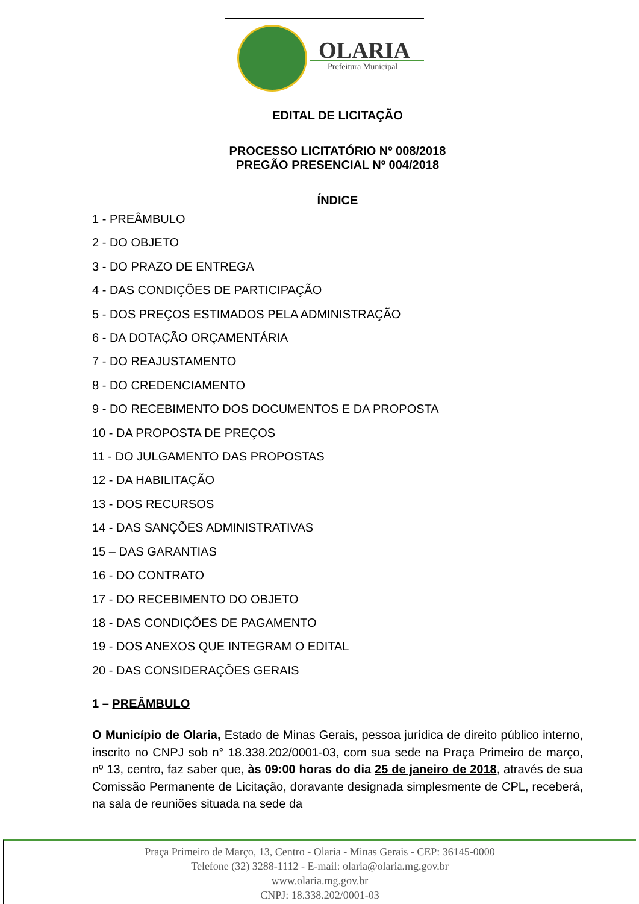OLARIA
Prefeitura Municipal
EDITAL DE LICITAÇÃO
PROCESSO LICITATÓRIO Nº 008/2018
PREGÃO PRESENCIAL Nº 004/2018
ÍNDICE
1 - PREÂMBULO
2 - DO OBJETO
3 - DO PRAZO DE ENTREGA
4 - DAS CONDIÇÕES DE PARTICIPAÇÃO
5 - DOS PREÇOS ESTIMADOS PELA ADMINISTRAÇÃO
6 - DA DOTAÇÃO ORÇAMENTÁRIA
7 - DO REAJUSTAMENTO
8 - DO CREDENCIAMENTO
9 - DO RECEBIMENTO DOS DOCUMENTOS E DA PROPOSTA
10 - DA PROPOSTA DE PREÇOS
11 - DO JULGAMENTO DAS PROPOSTAS
12 - DA HABILITAÇÃO
13 - DOS RECURSOS
14 - DAS SANÇÕES ADMINISTRATIVAS
15 – DAS GARANTIAS
16 - DO CONTRATO
17 - DO RECEBIMENTO DO OBJETO
18 - DAS CONDIÇÕES DE PAGAMENTO
19 - DOS ANEXOS QUE INTEGRAM O EDITAL
20 - DAS CONSIDERAÇÕES GERAIS
1 – PREÂMBULO
O Município de Olaria, Estado de Minas Gerais, pessoa jurídica de direito público interno, inscrito no CNPJ sob n° 18.338.202/0001-03, com sua sede na Praça Primeiro de março, nº 13, centro, faz saber que, às 09:00 horas do dia 25 de janeiro de 2018, através de sua Comissão Permanente de Licitação, doravante designada simplesmente de CPL, receberá, na sala de reuniões situada na sede da
Praça Primeiro de Março, 13, Centro - Olaria - Minas Gerais - CEP: 36145-0000
Telefone (32) 3288-1112 - E-mail: olaria@olaria.mg.gov.br
www.olaria.mg.gov.br
CNPJ: 18.338.202/0001-03